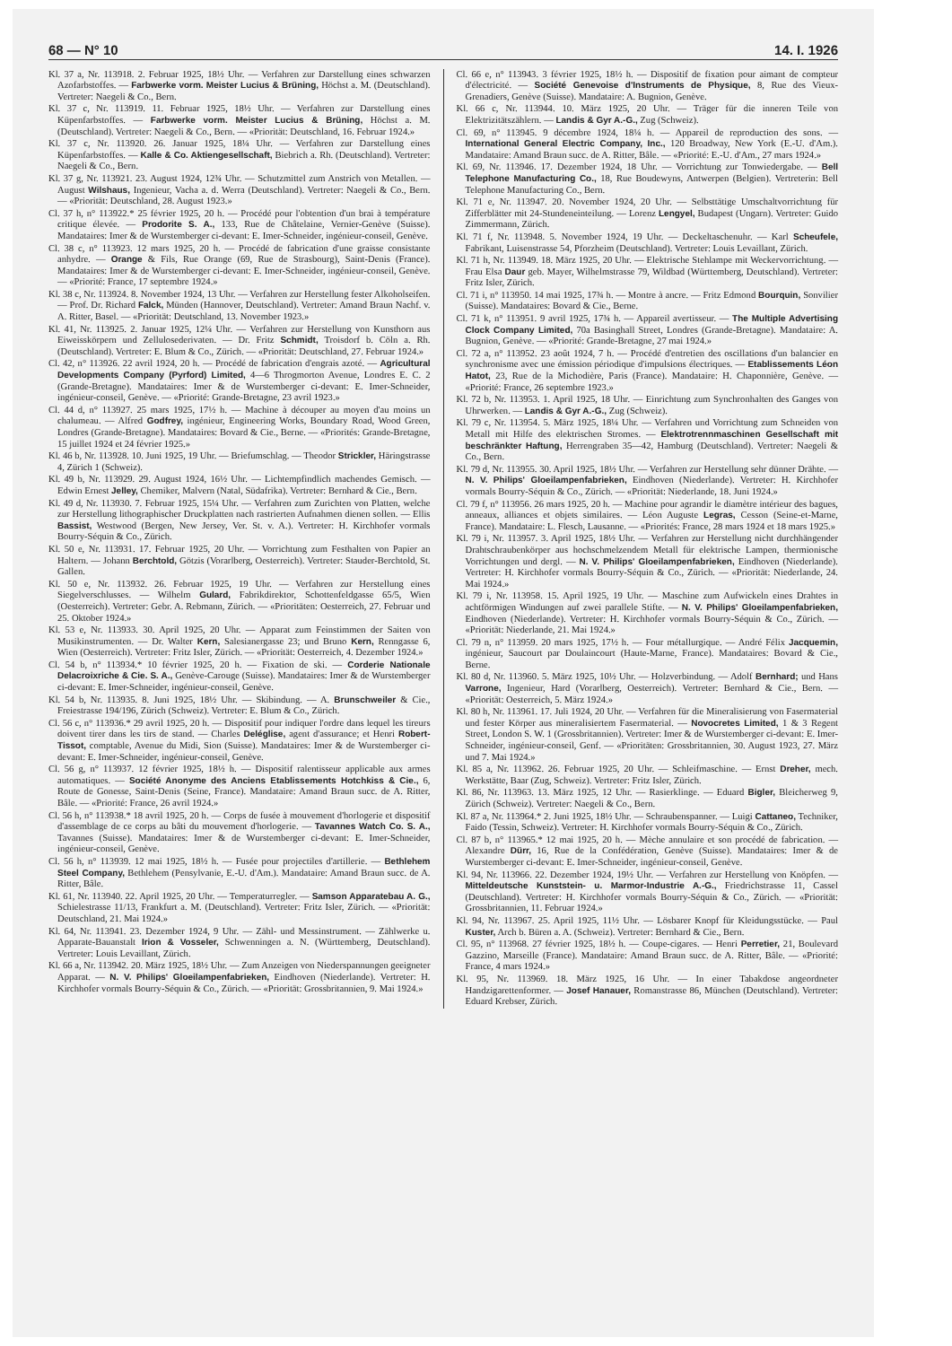68 — N° 10 14. I. 1926
Kl. 37 a, Nr. 113918. 2. Februar 1925, 18½ Uhr. — Verfahren zur Darstellung eines schwarzen Azofarbstoffes. — Farbwerke vorm. Meister Lucius & Brüning, Höchst a. M. (Deutschland). Vertreter: Naegeli & Co., Bern.
Kl. 37 c, Nr. 113919. 11. Februar 1925, 18½ Uhr. — Verfahren zur Darstellung eines Küpenfarbstoffes. — Farbwerke vorm. Meister Lucius & Brüning, Höchst a. M. (Deutschland). Vertreter: Naegeli & Co., Bern. — «Priorität: Deutschland, 16. Februar 1924.»
Kl. 37 c, Nr. 113920. 26. Januar 1925, 18¼ Uhr. — Verfahren zur Darstellung eines Küpenfarbstoffes. — Kalle & Co. Aktiengesellschaft, Biebrich a. Rh. (Deutschland). Vertreter: Naegeli & Co., Bern.
Kl. 37 g, Nr. 113921. 23. August 1924, 12¾ Uhr. — Schutzmittel zum Anstrich von Metallen. — August Wilshaus, Ingenieur, Vacha a. d. Werra (Deutschland). Vertreter: Naegeli & Co., Bern. — «Priorität: Deutschland, 28. August 1923.»
Cl. 37 h, n° 113922.* 25 février 1925, 20 h. — Procédé pour l'obtention d'un brai à température critique élevée. — Prodorite S. A., 133, Rue de Châtelaine, Vernier-Genève (Suisse). Mandataires: Imer & de Wurstemberger ci-devant: E. Imer-Schneider, ingénieur-conseil, Genève.
Cl. 38 c, n° 113923. 12 mars 1925, 20 h. — Procédé de fabrication d'une graisse consistante anhydre. — Orange & Fils, Rue Orange (69, Rue de Strasbourg), Saint-Denis (France). Mandataires: Imer & de Wurstemberger ci-devant: E. Imer-Schneider, ingénieur-conseil, Genève. — «Priorité: France, 17 septembre 1924.»
Kl. 38 c, Nr. 113924. 8. November 1924, 13 Uhr. — Verfahren zur Herstellung fester Alkoholseifen. — Prof. Dr. Richard Falck, Münden (Hannover, Deutschland). Vertreter: Amand Braun Nachf. v. A. Ritter, Basel. — «Priorität: Deutschland, 13. November 1923.»
Kl. 41, Nr. 113925. 2. Januar 1925, 12¼ Uhr. — Verfahren zur Herstellung von Kunsthorn aus Eiweisskörpern und Zellulosederivaten. — Dr. Fritz Schmidt, Troisdorf b. Cöln a. Rh. (Deutschland). Vertreter: E. Blum & Co., Zürich. — «Priorität: Deutschland, 27. Februar 1924.»
Cl. 42, n° 113926. 22 avril 1924, 20 h. — Procédé de fabrication d'engrais azoté. — Agricultural Developments Company (Pyrford) Limited, 4—6 Throgmorton Avenue, Londres E. C. 2 (Grande-Bretagne). Mandataires: Imer & de Wurstemberger ci-devant: E. Imer-Schneider, ingénieur-conseil, Genève. — «Priorité: Grande-Bretagne, 23 avril 1923.»
Cl. 44 d, n° 113927. 25 mars 1925, 17½ h. — Machine à découper au moyen d'au moins un chalumeau. — Alfred Godfrey, ingénieur, Engineering Works, Boundary Road, Wood Green, Londres (Grande-Bretagne). Mandataires: Bovard & Cie., Berne. — «Priorités: Grande-Bretagne, 15 juillet 1924 et 24 février 1925.»
Kl. 46 b, Nr. 113928. 10. Juni 1925, 19 Uhr. — Briefumschlag. — Theodor Strickler, Häringstrasse 4, Zürich 1 (Schweiz).
Kl. 49 b, Nr. 113929. 29. August 1924, 16½ Uhr. — Lichtempfindlich machendes Gemisch. — Edwin Ernest Jelley, Chemiker, Malvern (Natal, Südafrika). Vertreter: Bernhard & Cie., Bern.
Kl. 49 d, Nr. 113930. 7. Februar 1925, 15¼ Uhr. — Verfahren zum Zurichten von Platten, welche zur Herstellung lithographischer Druckplatten nach rastrierten Aufnahmen dienen sollen. — Ellis Bassist, Westwood (Bergen, New Jersey, Ver. St. v. A.). Vertreter: H. Kirchhofer vormals Bourry-Séquin & Co., Zürich.
Kl. 50 e, Nr. 113931. 17. Februar 1925, 20 Uhr. — Vorrichtung zum Festhalten von Papier an Haltern. — Johann Berchtold, Götzis (Vorarlberg, Oesterreich). Vertreter: Stauder-Berchtold, St. Gallen.
Kl. 50 e, Nr. 113932. 26. Februar 1925, 19 Uhr. — Verfahren zur Herstellung eines Siegelverschlusses. — Wilhelm Gulard, Fabrikdirektor, Schottenfeldgasse 65/5, Wien (Oesterreich). Vertreter: Gebr. A. Rebmann, Zürich. — «Prioritäten: Oesterreich, 27. Februar und 25. Oktober 1924.»
Kl. 53 e, Nr. 113933. 30. April 1925, 20 Uhr. — Apparat zum Feinstimmen der Saiten von Musikinstrumenten. — Dr. Walter Kern, Salesianergasse 23; und Bruno Kern, Renngasse 6, Wien (Oesterreich). Vertreter: Fritz Isler, Zürich. — «Priorität: Oesterreich, 4. Dezember 1924.»
Cl. 54 b, n° 113934.* 10 février 1925, 20 h. — Fixation de ski. — Corderie Nationale Delacroixriche & Cie. S. A., Genève-Carouge (Suisse). Mandataires: Imer & de Wurstemberger ci-devant: E. Imer-Schneider, ingénieur-conseil, Genève.
Kl. 54 b, Nr. 113935. 8. Juni 1925, 18½ Uhr. — Skibindung. — A. Brunschweiler & Cie., Freiestrasse 194/196, Zürich (Schweiz). Vertreter: E. Blum & Co., Zürich.
Cl. 56 c, n° 113936.* 29 avril 1925, 20 h. — Dispositif pour indiquer l'ordre dans lequel les tireurs doivent tirer dans les tirs de stand. — Charles Deléglise, agent d'assurance; et Henri Robert-Tissot, comptable, Avenue du Midi, Sion (Suisse). Mandataires: Imer & de Wurstemberger ci-devant: E. Imer-Schneider, ingénieur-conseil, Genève.
Cl. 56 g, n° 113937. 12 février 1925, 18½ h. — Dispositif ralentisseur applicable aux armes automatiques. — Société Anonyme des Anciens Etablissements Hotchkiss & Cie., 6, Route de Gonesse, Saint-Denis (Seine, France). Mandataire: Amand Braun succ. de A. Ritter, Bâle. — «Priorité: France, 26 avril 1924.»
Cl. 56 h, n° 113938.* 18 avril 1925, 20 h. — Corps de fusée à mouvement d'horlogerie et dispositif d'assemblage de ce corps au bâti du mouvement d'horlogerie. — Tavannes Watch Co. S. A., Tavannes (Suisse). Mandataires: Imer & de Wurstemberger ci-devant: E. Imer-Schneider, ingénieur-conseil, Genève.
Cl. 56 h, n° 113939. 12 mai 1925, 18½ h. — Fusée pour projectiles d'artillerie. — Bethlehem Steel Company, Bethlehem (Pensylvanie, E.-U. d'Am.). Mandataire: Amand Braun succ. de A. Ritter, Bâle.
Kl. 61, Nr. 113940. 22. April 1925, 20 Uhr. — Temperaturregler. — Samson Apparatebau A. G., Schielestrasse 11/13, Frankfurt a. M. (Deutschland). Vertreter: Fritz Isler, Zürich. — «Priorität: Deutschland, 21. Mai 1924.»
Kl. 64, Nr. 113941. 23. Dezember 1924, 9 Uhr. — Zähl- und Messinstrument. — Zählwerke u. Apparate-Bauanstalt Irion & Vosseler, Schwenningen a. N. (Württemberg, Deutschland). Vertreter: Louis Levaillant, Zürich.
Kl. 66 a, Nr. 113942. 20. März 1925, 18½ Uhr. — Zum Anzeigen von Niederspannungen geeigneter Apparat. — N. V. Philips' Gloeilampenfabrieken, Eindhoven (Niederlande). Vertreter: H. Kirchhofer vormals Bourry-Séquin & Co., Zürich. — «Priorität: Grossbritannien, 9. Mai 1924.»
Cl. 66 e, n° 113943. 3 février 1925, 18½ h. — Dispositif de fixation pour aimant de compteur d'électricité. — Société Genevoise d'Instruments de Physique, 8, Rue des Vieux-Grenadiers, Genève (Suisse). Mandataire: A. Bugnion, Genève.
Kl. 66 c, Nr. 113944. 10. März 1925, 20 Uhr. — Träger für die inneren Teile von Elektrizitätszählern. — Landis & Gyr A.-G., Zug (Schweiz).
Cl. 69, n° 113945. 9 décembre 1924, 18¼ h. — Appareil de reproduction des sons. — International General Electric Company, Inc., 120 Broadway, New York (E.-U. d'Am.). Mandataire: Amand Braun succ. de A. Ritter, Bâle. — «Priorité: E.-U. d'Am., 27 mars 1924.»
Kl. 69, Nr. 113946. 17. Dezember 1924, 18 Uhr. — Vorrichtung zur Tonwiedergabe. — Bell Telephone Manufacturing Co., 18, Rue Boudewyns, Antwerpen (Belgien). Vertreterin: Bell Telephone Manufacturing Co., Bern.
Kl. 71 e, Nr. 113947. 20. November 1924, 20 Uhr. — Selbsttätige Umschaltvorrichtung für Zifferblätter mit 24-Stundeneinteilung. — Lorenz Lengyel, Budapest (Ungarn). Vertreter: Guido Zimmermann, Zürich.
Kl. 71 f, Nr. 113948. 5. November 1924, 19 Uhr. — Deckeltaschenuhr. — Karl Scheufele, Fabrikant, Luisenstrasse 54, Pforzheim (Deutschland). Vertreter: Louis Levaillant, Zürich.
Kl. 71 h, Nr. 113949. 18. März 1925, 20 Uhr. — Elektrische Stehlampe mit Weckervorrichtung. — Frau Elsa Daur geb. Mayer, Wilhelmstrasse 79, Wildbad (Württemberg, Deutschland). Vertreter: Fritz Isler, Zürich.
Cl. 71 i, n° 113950. 14 mai 1925, 17¾ h. — Montre à ancre. — Fritz Edmond Bourquin, Sonvilier (Suisse). Mandataires: Bovard & Cie., Berne.
Cl. 71 k, n° 113951. 9 avril 1925, 17¾ h. — Appareil avertisseur. — The Multiple Advertising Clock Company Limited, 70a Basinghall Street, Londres (Grande-Bretagne). Mandataire: A. Bugnion, Genève. — «Priorité: Grande-Bretagne, 27 mai 1924.»
Cl. 72 a, n° 113952. 23 août 1924, 7 h. — Procédé d'entretien des oscillations d'un balancier en synchronisme avec une émission périodique d'impulsions électriques. — Etablissements Léon Hatot, 23, Rue de la Michodière, Paris (France). Mandataire: H. Chaponnière, Genève. — «Priorité: France, 26 septembre 1923.»
Kl. 72 b, Nr. 113953. 1. April 1925, 18 Uhr. — Einrichtung zum Synchronhalten des Ganges von Uhrwerken. — Landis & Gyr A.-G., Zug (Schweiz).
Kl. 79 c, Nr. 113954. 5. März 1925, 18¼ Uhr. — Verfahren und Vorrichtung zum Schneiden von Metall mit Hilfe des elektrischen Stromes. — Elektrotrennmaschinen Gesellschaft mit beschränkter Haftung, Herrengraben 35—42, Hamburg (Deutschland). Vertreter: Naegeli & Co., Bern.
Kl. 79 d, Nr. 113955. 30. April 1925, 18½ Uhr. — Verfahren zur Herstellung sehr dünner Drähte. — N. V. Philips' Gloeilampenfabrieken, Eindhoven (Niederlande). Vertreter: H. Kirchhofer vormals Bourry-Séquin & Co., Zürich. — «Priorität: Niederlande, 18. Juni 1924.»
Cl. 79 f, n° 113956. 26 mars 1925, 20 h. — Machine pour agrandir le diamètre intérieur des bagues, anneaux, alliances et objets similaires. — Léon Auguste Legras, Cesson (Seine-et-Marne, France). Mandataire: L. Flesch, Lausanne. — «Priorités: France, 28 mars 1924 et 18 mars 1925.»
Kl. 79 i, Nr. 113957. 3. April 1925, 18½ Uhr. — Verfahren zur Herstellung nicht durchhängender Drahtschraubenkörper aus hochschmelzendem Metall für elektrische Lampen, thermionische Vorrichtungen und dergl. — N. V. Philips' Gloeilampenfabrieken, Eindhoven (Niederlande). Vertreter: H. Kirchhofer vormals Bourry-Séquin & Co., Zürich. — «Priorität: Niederlande, 24. Mai 1924.»
Kl. 79 i, Nr. 113958. 15. April 1925, 19 Uhr. — Maschine zum Aufwickeln eines Drahtes in achtförmigen Windungen auf zwei parallele Stifte. — N. V. Philips' Gloeilampenfabrieken, Eindhoven (Niederlande). Vertreter: H. Kirchhofer vormals Bourry-Séquin & Co., Zürich. — «Priorität: Niederlande, 21. Mai 1924.»
Cl. 79 n, n° 113959. 20 mars 1925, 17½ h. — Four métallurgique. — André Félix Jacquemin, ingénieur, Saucourt par Doulaincourt (Haute-Marne, France). Mandataires: Bovard & Cie., Berne.
Kl. 80 d, Nr. 113960. 5. März 1925, 10½ Uhr. — Holzverbindung. — Adolf Bernhard; und Hans Varrone, Ingenieur, Hard (Vorarlberg, Oesterreich). Vertreter: Bernhard & Cie., Bern. — «Priorität: Oesterreich, 5. März 1924.»
Kl. 80 h, Nr. 113961. 17. Juli 1924, 20 Uhr. — Verfahren für die Mineralisierung von Fasermaterial und fester Körper aus mineralisiertem Fasermaterial. — Novocretes Limited, 1 & 3 Regent Street, London S. W. 1 (Grossbritannien). Vertreter: Imer & de Wurstemberger ci-devant: E. Imer-Schneider, ingénieur-conseil, Genf. — «Prioritäten: Grossbritannien, 30. August 1923, 27. März und 7. Mai 1924.»
Kl. 85 a, Nr. 113962. 26. Februar 1925, 20 Uhr. — Schleifmaschine. — Ernst Dreher, mech. Werkstätte, Baar (Zug, Schweiz). Vertreter: Fritz Isler, Zürich.
Kl. 86, Nr. 113963. 13. März 1925, 12 Uhr. — Rasierklinge. — Eduard Bigler, Bleicherweg 9, Zürich (Schweiz). Vertreter: Naegeli & Co., Bern.
Kl. 87 a, Nr. 113964.* 2. Juni 1925, 18½ Uhr. — Schraubenspanner. — Luigi Cattaneo, Techniker, Faido (Tessin, Schweiz). Vertreter: H. Kirchhofer vormals Bourry-Séquin & Co., Zürich.
Cl. 87 b, n° 113965.* 12 mai 1925, 20 h. — Mèche annulaire et son procédé de fabrication. — Alexandre Dürr, 16, Rue de la Confédération, Genève (Suisse). Mandataires: Imer & de Wurstemberger ci-devant: E. Imer-Schneider, ingénieur-conseil, Genève.
Kl. 94, Nr. 113966. 22. Dezember 1924, 19½ Uhr. — Verfahren zur Herstellung von Knöpfen. — Mitteldeutsche Kunststein- u. Marmor-Industrie A.-G., Friedrichstrasse 11, Cassel (Deutschland). Vertreter: H. Kirchhofer vormals Bourry-Séquin & Co., Zürich. — «Priorität: Grossbritannien, 11. Februar 1924.»
Kl. 94, Nr. 113967. 25. April 1925, 11½ Uhr. — Lösbarer Knopf für Kleidungsstücke. — Paul Kuster, Arch b. Büren a. A. (Schweiz). Vertreter: Bernhard & Cie., Bern.
Cl. 95, n° 113968. 27 février 1925, 18½ h. — Coupe-cigares. — Henri Perretier, 21, Boulevard Gazzino, Marseille (France). Mandataire: Amand Braun succ. de A. Ritter, Bâle. — «Priorité: France, 4 mars 1924.»
Kl. 95, Nr. 113969. 18. März 1925, 16 Uhr. — In einer Tabakdose angeordneter Handzigarettenformer. — Josef Hanauer, Romanstrasse 86, München (Deutschland). Vertreter: Eduard Krebser, Zürich.